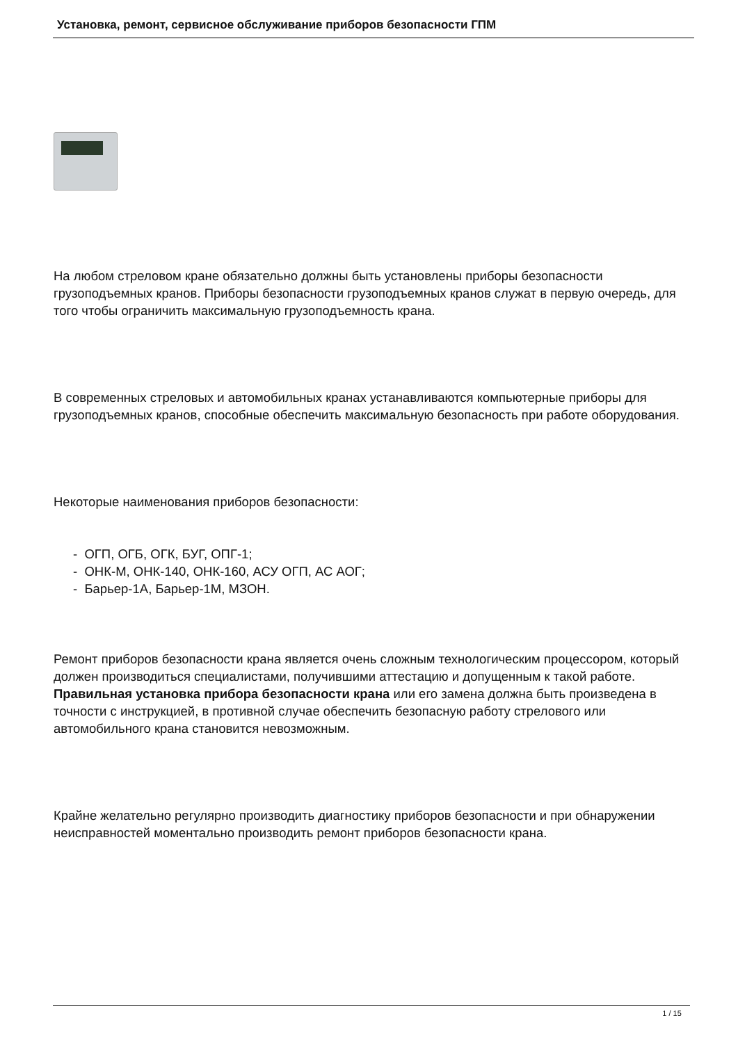Установка, ремонт, сервисное обслуживание приборов безопасности ГПМ
На любом стреловом кране обязательно должны быть установлены приборы безопасности грузоподъемных кранов. Приборы безопасности грузоподъемных кранов служат в первую очередь, для того чтобы ограничить максимальную грузоподъемность крана.
В современных стреловых и автомобильных кранах устанавливаются компьютерные приборы для грузоподъемных кранов, способные обеспечить максимальную безопасность при работе оборудования.
Некоторые наименования приборов безопасности:
- ОГП, ОГБ, ОГК, БУГ, ОПГ-1;
- ОНК-М, ОНК-140, ОНК-160, АСУ ОГП, АС АОГ;
- Барьер-1А, Барьер-1М, МЗОН.
Ремонт приборов безопасности крана является очень сложным технологическим процессором, который должен производиться специалистами, получившими аттестацию и допущенным к такой работе. Правильная установка прибора безопасности крана или его замена должна быть произведена в точности с инструкцией, в противной случае обеспечить безопасную работу стрелового или автомобильного крана становится невозможным.
Крайне желательно регулярно производить диагностику приборов безопасности и при обнаружении неисправностей моментально производить ремонт приборов безопасности крана.
1 / 15